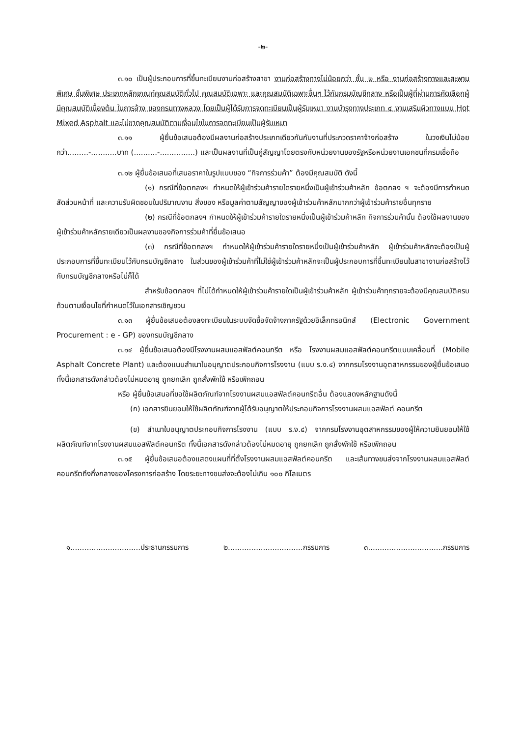-๒-
๓.๑๐ เป็นผู้ประกอบการที่ขึ้นทะเบียนงานก่อสร้างสาขา งานก่อสร้างทางไม่น้อยกว่า ชั้น ๒ หรือ งานก่อสร้างทางและสะพานพิเศษ ชั้นพิเศษ ประเภทหลักเกณฑ์คุณสมบัติทั่วไป คุณสมบัติเฉพาะ และคุณสมบัติเฉพาะอื่นๆ ไว้กับกรมบัญชีกลาง หรือเป็นผู้ที่ผ่านการคัดเลือกผู้มีคุณสมบัติเบื้องต้น ในการจ้าง ของกรมทางหลวง โดยเป็นผู้ได้รับการจดทะเบียนเป็นผู้รับเหมา งานบำรุงทางประเภท ๔ งานเสริมผิวทางแบบ Hot Mixed Asphalt และไม่ขาดคุณสมบัติตามเงื่อนไขในการจดทะเบียนเป็นผู้รับเหมา
๓.๑๑ ผู้ยื่นข้อเสนอต้องมีผลงานก่อสร้างประเภทเดียวกันกับงานที่ประกวดราคาจ้างก่อสร้าง ในวงเงินไม่น้อยกว่า.........-...........บาท (..........-...............) และเป็นผลงานที่เป็นคู่สัญญาโดยตรงกับหน่วยงานของรัฐหรือหน่วยงานเอกชนที่กรมเชื่อถือ
๓.๑๒ ผู้ยื่นข้อเสนอที่เสนอราคาในรูปแบบของ “กิจการร่วมค้า” ต้องมีคุณสมบัติ ดังนี้
(๑) กรณีที่ข้อตกลงฯ กำหนดให้ผู้เข้าร่วมค้ารายใดรายหนึ่งเป็นผู้เข้าร่วมค้าหลัก ข้อตกลง ฯ จะต้องมีการกำหนดสัดส่วนหน้าที่ และความรับผิดชอบในปริมาณงาน สิ่งของ หรือมูลค่าตามสัญญาของผู้เข้าร่วมค้าหลักมากกว่าผู้เข้าร่วมค้ารายอื่นทุกราย
(๒) กรณีที่ข้อตกลงฯ กำหนดให้ผู้เข้าร่วมค้ารายใดรายหนึ่งเป็นผู้เข้าร่วมค้าหลัก กิจการร่วมค้านั้น ต้องใช้ผลงานของผู้เข้าร่วมค้าหลักรายเดียวเป็นผลงานของกิจการร่วมค้าที่ยื่นข้อเสนอ
(๓) กรณีที่ข้อตกลงฯ กำหนดให้ผู้เข้าร่วมค้ารายใดรายหนึ่งเป็นผู้เข้าร่วมค้าหลัก ผู้เข้าร่วมค้าหลักจะต้องเป็นผู้ประกอบการที่ขึ้นทะเบียนไว้กับกรมบัญชีกลาง ในส่วนของผู้เข้าร่วมค้าที่ไม่ใช่ผู้เข้าร่วมค้าหลักจะเป็นผู้ประกอบการที่ขึ้นทะเบียนในสาขางานก่อสร้างไว้กับกรมบัญชีกลางหรือไม่ก็ได้
สำหรับข้อตกลงฯ ที่ไม่ได้กำหนดให้ผู้เข้าร่วมค้ารายใดเป็นผู้เข้าร่วมค้าหลัก ผู้เข้าร่วมค้าทุกรายจะต้องมีคุณสมบัติครบถ้วนตามเงื่อนไขที่กำหนดไว้ในเอกสารเชิญชวน
๓.๑๓ ผู้ยื่นข้อเสนอต้องลงทะเบียนในระบบจัดซื้อจัดจ้างภาครัฐด้วยอิเล็กทรอนิกส์ (Electronic Government Procurement : e - GP) ของกรมบัญชีกลาง
๓.๑๔ ผู้ยื่นข้อเสนอต้องมีโรงงานผสมแอสฟัลต์คอนกรีต หรือ โรงงานผสมแอสฟัลต์คอนกรีตแบบเคลื่อนที่ (Mobile Asphalt Concrete Plant) และต้องแนบสำเนาใบอนุญาตประกอบกิจการโรงงาน (แบบ ร.ง.๔) จากกรมโรงงานอุตสาหกรรมของผู้ยื่นข้อเสนอ ทั้งนี้เอกสารดังกล่าวต้องไม่หมดอายุ ถูกยกเลิก ถูกสั่งพักใช้ หรือเพิกถอน
หรือ ผู้ยื่นข้อเสนอที่ขอใช้ผลิตภัณฑ์จากโรงงานผสมแอสฟัลต์คอนกรีตอื่น ต้องแสดงหลักฐานดังนี้
(ก) เอกสารยินยอมให้ใช้ผลิตภัณฑ์จากผู้ได้รับอนุญาตให้ประกอบกิจการโรงงานผสมแอสฟัลต์ คอนกรีต
(ข) สำเนาใบอนุญาตประกอบกิจการโรงงาน (แบบ ร.ง.๔) จากกรมโรงงานอุตสาหกรรมของผู้ให้ความยินยอมให้ใช้ผลิตภัณฑ์จากโรงงานผสมแอสฟัลต์คอนกรีต ทั้งนี้เอกสารดังกล่าวต้องไม่หมดอายุ ถูกยกเลิก ถูกสั่งพักใช้ หรือเพิกถอน
๓.๑๕ ผู้ยื่นข้อเสนอต้องแสดงแผนที่ที่ตั้งโรงงานผสมแอสฟัลต์คอนกรีต และเส้นทางขนส่งจากโรงงานผสมแอสฟัลต์คอนกรีตถึงกึ่งกลางของโครงการก่อสร้าง โดยระยะทางขนส่งจะต้องไม่เกิน ๑๐๐ กิโลเมตร
๑..............................ประธานกรรมการ ๒................................กรรมการ ๓................................กรรมการ